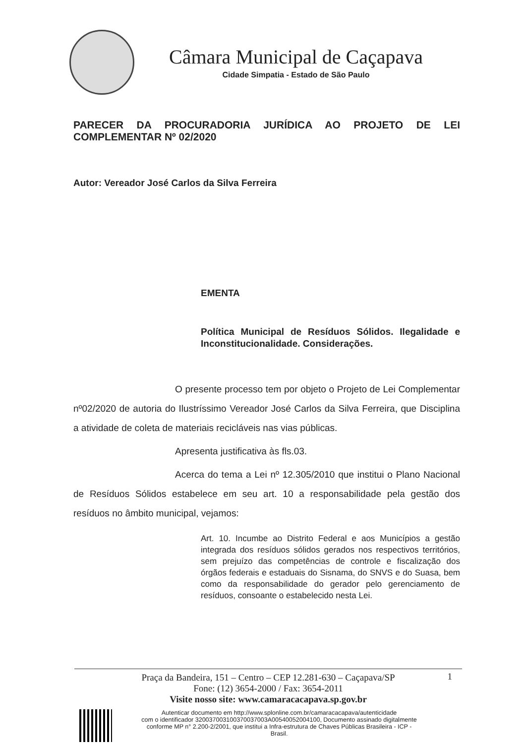Câmara Municipal de Caçapava
Cidade Simpatia - Estado de São Paulo
PARECER DA PROCURADORIA JURÍDICA AO PROJETO DE LEI
COMPLEMENTAR Nº 02/2020
Autor: Vereador José Carlos da Silva Ferreira
EMENTA
Política Municipal de Resíduos Sólidos. Ilegalidade e Inconstitucionalidade. Considerações.
O presente processo tem por objeto o Projeto de Lei Complementar nº02/2020 de autoria do Ilustríssimo Vereador José Carlos da Silva Ferreira, que Disciplina a atividade de coleta de materiais recicláveis nas vias públicas.
Apresenta justificativa às fls.03.
Acerca do tema a Lei nº 12.305/2010 que institui o Plano Nacional de Resíduos Sólidos estabelece em seu art. 10 a responsabilidade pela gestão dos resíduos no âmbito municipal, vejamos:
Art. 10. Incumbe ao Distrito Federal e aos Municípios a gestão integrada dos resíduos sólidos gerados nos respectivos territórios, sem prejuízo das competências de controle e fiscalização dos órgãos federais e estaduais do Sisnama, do SNVS e do Suasa, bem como da responsabilidade do gerador pelo gerenciamento de resíduos, consoante o estabelecido nesta Lei.
1 Praça da Bandeira, 151 – Centro – CEP 12.281-630 – Caçapava/SP
Fone: (12) 3654-2000 / Fax: 3654-2011
Visite nosso site: www.camaracacapava.sp.gov.br
Autenticar documento em http://www.splonline.com.br/camaracacapava/autenticidade
com o identificador 320037003100370037003A00540052004100, Documento assinado digitalmente
conforme MP n° 2.200-2/2001, que institui a Infra-estrutura de Chaves Públicas Brasileira - ICP -
Brasil.